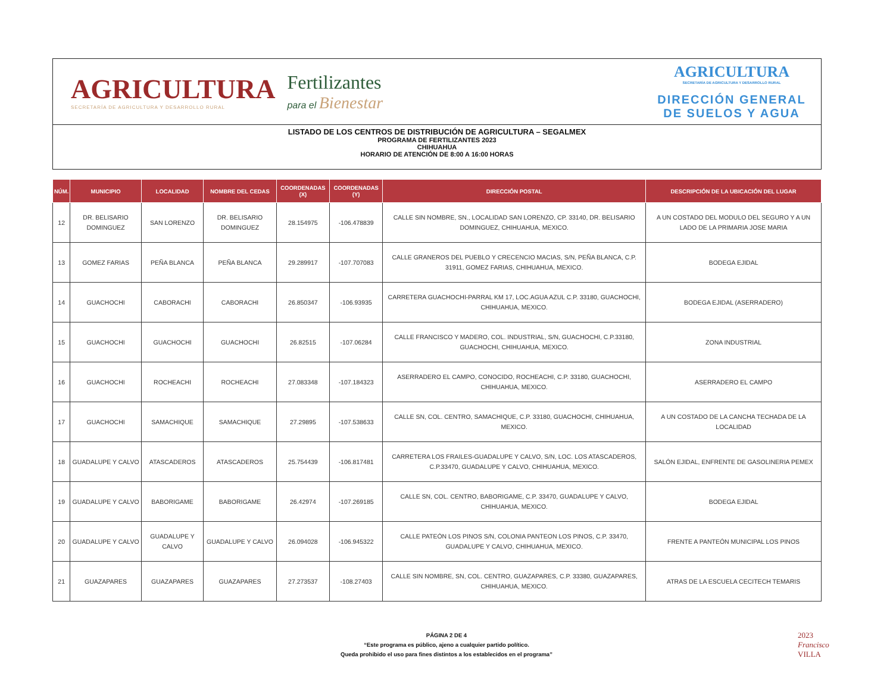AGRICULTURA
SECRETARÍA DE AGRICULTURA Y DESARROLLO RURAL
Fertilizantes
para el Bienestar
AGRICULTURA
SECRETARÍA DE AGRICULTURA Y DESARROLLO RURAL
DIRECCIÓN GENERAL
DE SUELOS Y AGUA
LISTADO DE LOS CENTROS DE DISTRIBUCIÓN DE AGRICULTURA – SEGALMEX
PROGRAMA DE FERTILIZANTES 2023
CHIHUAHUA
HORARIO DE ATENCIÓN DE 8:00 A 16:00 HORAS
| NÚM. | MUNICIPIO | LOCALIDAD | NOMBRE DEL CEDAS | COORDENADAS (X) | COORDENADAS (Y) | DIRECCIÓN POSTAL | DESCRIPCIÓN DE LA UBICACIÓN DEL LUGAR |
| --- | --- | --- | --- | --- | --- | --- | --- |
| 12 | DR. BELISARIO DOMINGUEZ | SAN LORENZO | DR. BELISARIO DOMINGUEZ | 28.154975 | -106.478839 | CALLE SIN NOMBRE, SN., LOCALIDAD SAN LORENZO, CP. 33140, DR. BELISARIO DOMINGUEZ, CHIHUAHUA, MEXICO. | A UN COSTADO DEL MODULO DEL SEGURO Y A UN LADO DE LA PRIMARIA JOSE MARIA |
| 13 | GOMEZ FARIAS | PEÑA BLANCA | PEÑA BLANCA | 29.289917 | -107.707083 | CALLE GRANEROS DEL PUEBLO Y CRECENCIO MACIAS, S/N, PEÑA BLANCA, C.P. 31911, GOMEZ FARIAS, CHIHUAHUA, MEXICO. | BODEGA EJIDAL |
| 14 | GUACHOCHI | CABORACHI | CABORACHI | 26.850347 | -106.93935 | CARRETERA GUACHOCHI-PARRAL KM 17, LOC.AGUA AZUL C.P. 33180, GUACHOCHI, CHIHUAHUA, MEXICO. | BODEGA EJIDAL (ASERRADERO) |
| 15 | GUACHOCHI | GUACHOCHI | GUACHOCHI | 26.82515 | -107.06284 | CALLE FRANCISCO Y MADERO, COL. INDUSTRIAL, S/N, GUACHOCHI, C.P.33180, GUACHOCHI, CHIHUAHUA, MEXICO. | ZONA INDUSTRIAL |
| 16 | GUACHOCHI | ROCHEACHI | ROCHEACHI | 27.083348 | -107.184323 | ASERRADERO EL CAMPO, CONOCIDO, ROCHEACHI, C.P. 33180, GUACHOCHI, CHIHUAHUA, MEXICO. | ASERRADERO EL CAMPO |
| 17 | GUACHOCHI | SAMACHIQUE | SAMACHIQUE | 27.29895 | -107.538633 | CALLE SN, COL. CENTRO, SAMACHIQUE, C.P. 33180, GUACHOCHI, CHIHUAHUA, MEXICO. | A UN COSTADO DE LA CANCHA TECHADA DE LA LOCALIDAD |
| 18 | GUADALUPE Y CALVO | ATASCADEROS | ATASCADEROS | 25.754439 | -106.817481 | CARRETERA LOS FRAILES-GUADALUPE Y CALVO, S/N, LOC. LOS ATASCADEROS, C.P.33470, GUADALUPE Y CALVO, CHIHUAHUA, MEXICO. | SALÓN EJIDAL, ENFRENTE DE GASOLINERIA PEMEX |
| 19 | GUADALUPE Y CALVO | BABORIGAME | BABORIGAME | 26.42974 | -107.269185 | CALLE SN, COL. CENTRO, BABORIGAME, C.P. 33470, GUADALUPE Y CALVO, CHIHUAHUA, MEXICO. | BODEGA EJIDAL |
| 20 | GUADALUPE Y CALVO | GUADALUPE Y CALVO | GUADALUPE Y CALVO | 26.094028 | -106.945322 | CALLE PATEÓN LOS PINOS S/N, COLONIA PANTEON LOS PINOS, C.P. 33470, GUADALUPE Y CALVO, CHIHUAHUA, MEXICO. | FRENTE A PANTEÓN MUNICIPAL LOS PINOS |
| 21 | GUAZAPARES | GUAZAPARES | GUAZAPARES | 27.273537 | -108.27403 | CALLE SIN NOMBRE, SN, COL. CENTRO, GUAZAPARES, C.P. 33380, GUAZAPARES, CHIHUAHUA, MEXICO. | ATRAS DE LA ESCUELA CECITECH TEMARIS |
PÁGINA 2 DE 4
“Este programa es público, ajeno a cualquier partido político.
Queda prohibido el uso para fines distintos a los establecidos en el programa”
2023
Francisco
VILLA